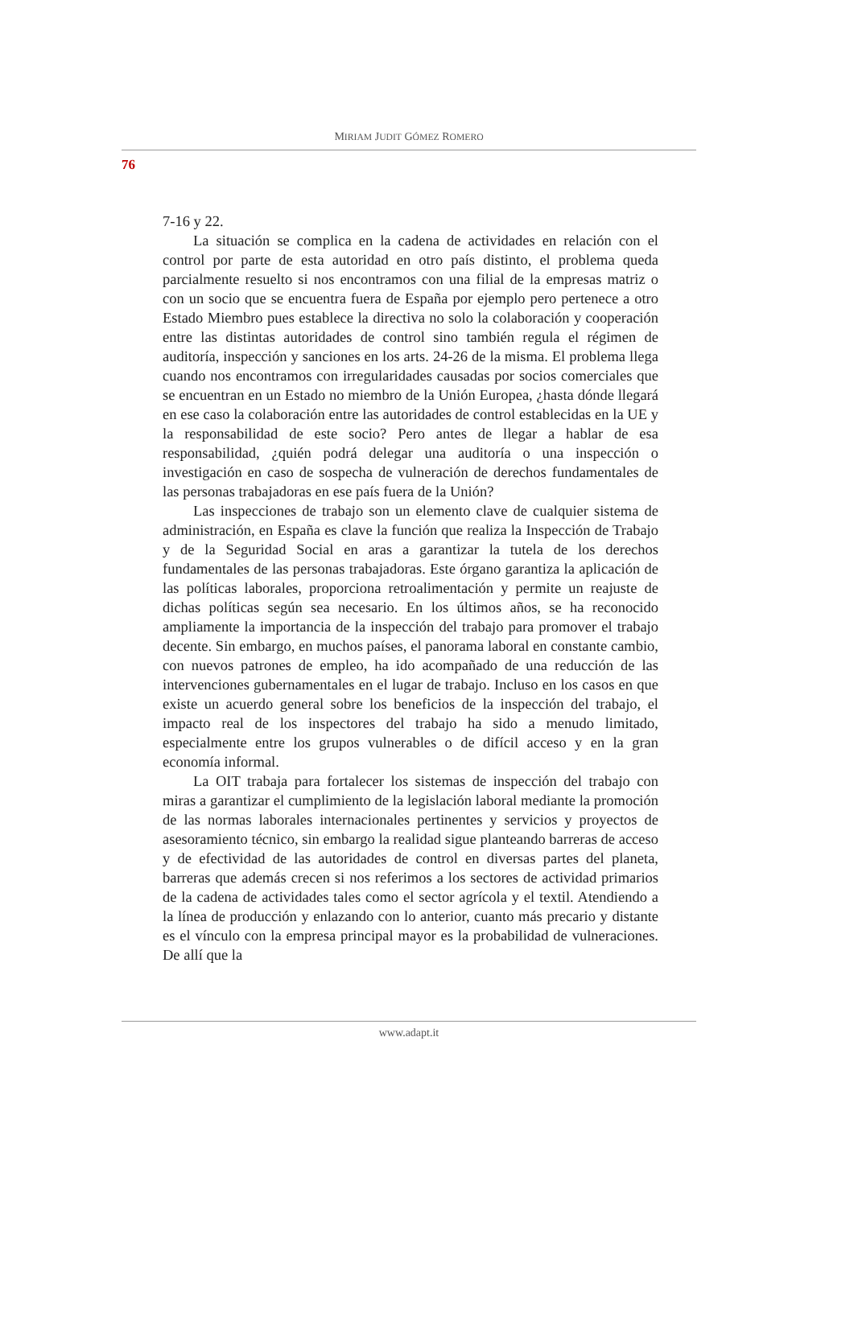MIRIAM JUDIT GÓMEZ ROMERO
76
7-16 y 22.
La situación se complica en la cadena de actividades en relación con el control por parte de esta autoridad en otro país distinto, el problema queda parcialmente resuelto si nos encontramos con una filial de la empresas matriz o con un socio que se encuentra fuera de España por ejemplo pero pertenece a otro Estado Miembro pues establece la directiva no solo la colaboración y cooperación entre las distintas autoridades de control sino también regula el régimen de auditoría, inspección y sanciones en los arts. 24-26 de la misma. El problema llega cuando nos encontramos con irregularidades causadas por socios comerciales que se encuentran en un Estado no miembro de la Unión Europea, ¿hasta dónde llegará en ese caso la colaboración entre las autoridades de control establecidas en la UE y la responsabilidad de este socio? Pero antes de llegar a hablar de esa responsabilidad, ¿quién podrá delegar una auditoría o una inspección o investigación en caso de sospecha de vulneración de derechos fundamentales de las personas trabajadoras en ese país fuera de la Unión?
Las inspecciones de trabajo son un elemento clave de cualquier sistema de administración, en España es clave la función que realiza la Inspección de Trabajo y de la Seguridad Social en aras a garantizar la tutela de los derechos fundamentales de las personas trabajadoras. Este órgano garantiza la aplicación de las políticas laborales, proporciona retroalimentación y permite un reajuste de dichas políticas según sea necesario. En los últimos años, se ha reconocido ampliamente la importancia de la inspección del trabajo para promover el trabajo decente. Sin embargo, en muchos países, el panorama laboral en constante cambio, con nuevos patrones de empleo, ha ido acompañado de una reducción de las intervenciones gubernamentales en el lugar de trabajo. Incluso en los casos en que existe un acuerdo general sobre los beneficios de la inspección del trabajo, el impacto real de los inspectores del trabajo ha sido a menudo limitado, especialmente entre los grupos vulnerables o de difícil acceso y en la gran economía informal.
La OIT trabaja para fortalecer los sistemas de inspección del trabajo con miras a garantizar el cumplimiento de la legislación laboral mediante la promoción de las normas laborales internacionales pertinentes y servicios y proyectos de asesoramiento técnico, sin embargo la realidad sigue planteando barreras de acceso y de efectividad de las autoridades de control en diversas partes del planeta, barreras que además crecen si nos referimos a los sectores de actividad primarios de la cadena de actividades tales como el sector agrícola y el textil. Atendiendo a la línea de producción y enlazando con lo anterior, cuanto más precario y distante es el vínculo con la empresa principal mayor es la probabilidad de vulneraciones. De allí que la
www.adapt.it